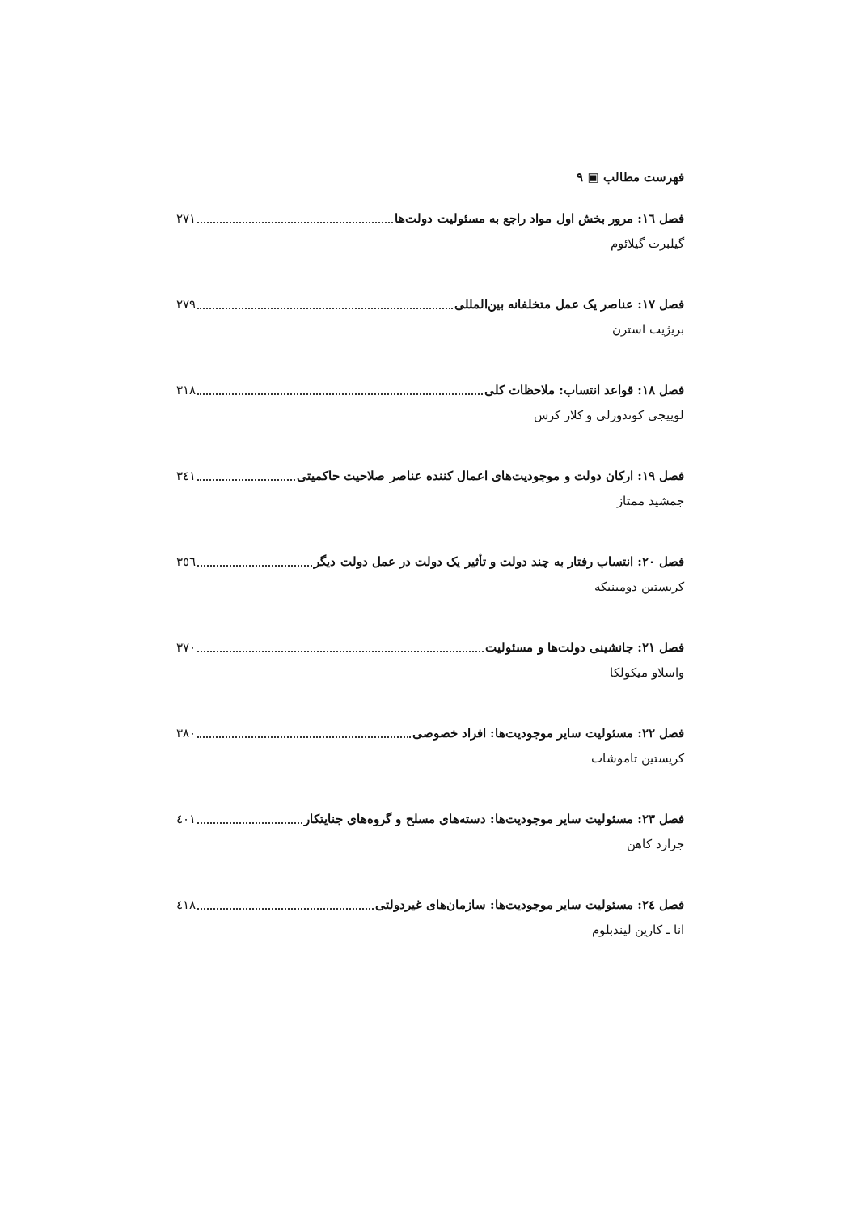فهرست مطالب ▣ ۹
فصل ١٦: مرور بخش اول مواد راجع به مسئولیت دولت‌ها ٢٧١
گیلبرت گیلائوم
فصل ١٧: عناصر یک عمل متخلفانه بین‌المللی ٢٧٩
بریژیت استرن
فصل ١٨: قواعد انتساب: ملاحظات کلی ٣١٨
لوییجی کوندورلی و کلاز کرس
فصل ١٩: ارکان دولت و موجودیت‌های اعمال کننده عناصر صلاحیت حاکمیتی ٣٤١
جمشید ممتاز
فصل ٢٠: انتساب رفتار به چند دولت و تأثیر یک دولت در عمل دولت دیگر ٣٥٦
کریستین دومینیکه
فصل ٢١: جانشینی دولت‌ها و مسئولیت ٣٧٠
واسلاو میکولکا
فصل ٢٢: مسئولیت سایر موجودیت‌ها: افراد خصوصی ٣٨٠
کریستین تاموشات
فصل ٢٣: مسئولیت سایر موجودیت‌ها: دسته‌های مسلح و گروه‌های جنایتکار ٤٠١
جرارد کاهن
فصل ٢٤: مسئولیت سایر موجودیت‌ها: سازمان‌های غیردولتی ٤١٨
انا ـ کارین لیندبلوم